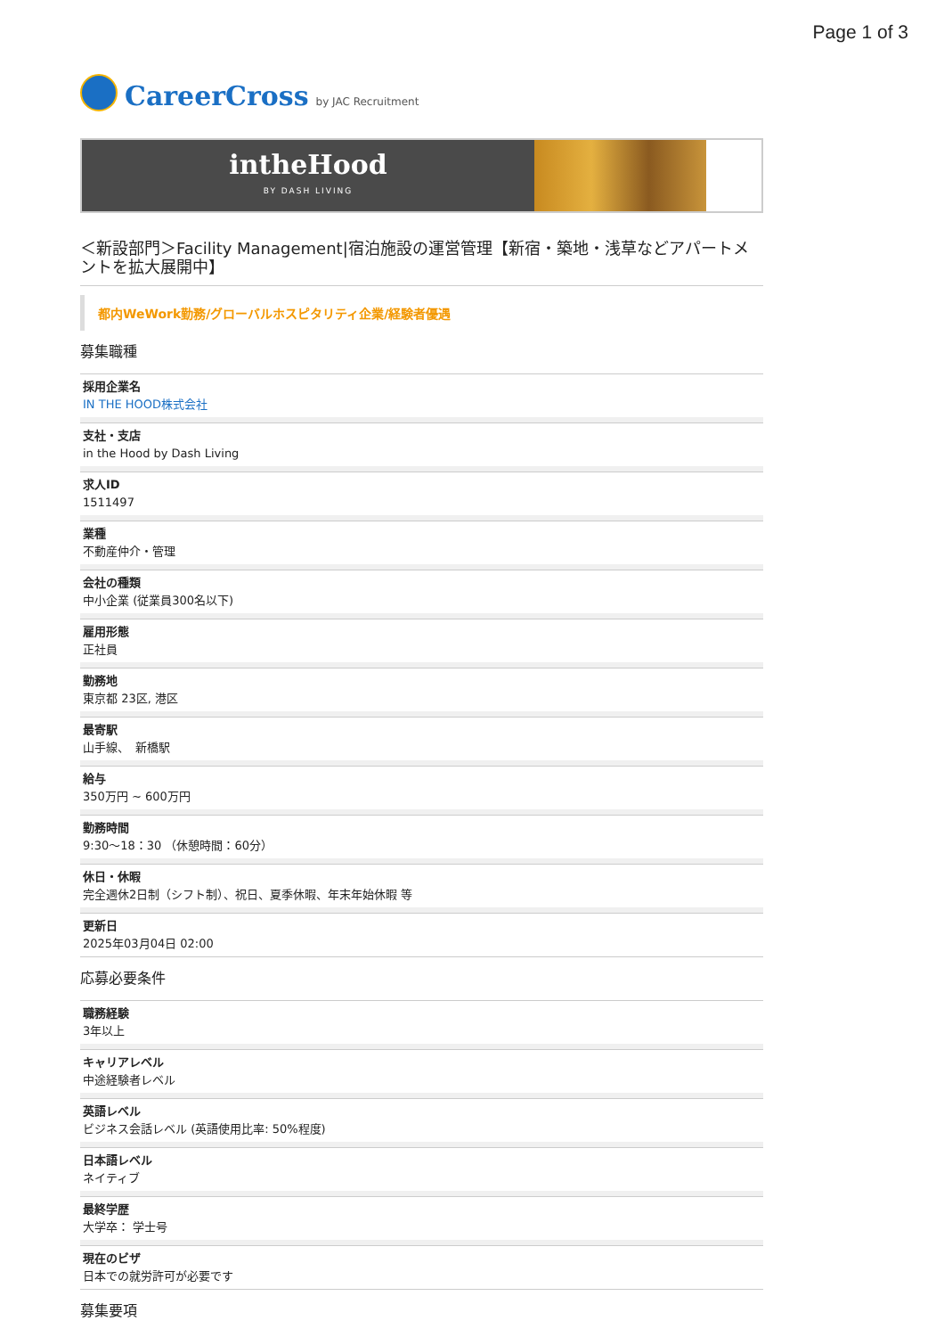Page 1 of 3
CareerCross by JAC Recruitment
intheHood
BY DASH LIVING
＜新設部門＞Facility Management|宿泊施設の運営管理【新宿・築地・浅草などアパートメントを拡大展開中】
都内WeWork勤務/グローバルホスピタリティ企業/経験者優遇
募集職種
採用企業名
IN THE HOOD株式会社
支社・支店
in the Hood by Dash Living
求人ID
1511497
業種
不動産仲介・管理
会社の種類
中小企業 (従業員300名以下)
雇用形態
正社員
勤務地
東京都 23区, 港区
最寄駅
山手線、　新橋駅
給与
350万円 ~ 600万円
勤務時間
9:30〜18：30 （休憩時間：60分）
休日・休暇
完全週休2日制（シフト制）、祝日、夏季休暇、年末年始休暇 等
更新日
2025年03月04日 02:00
応募必要条件
職務経験
3年以上
キャリアレベル
中途経験者レベル
英語レベル
ビジネス会話レベル (英語使用比率: 50%程度)
日本語レベル
ネイティブ
最終学歴
大学卒： 学士号
現在のビザ
日本での就労許可が必要です
募集要項